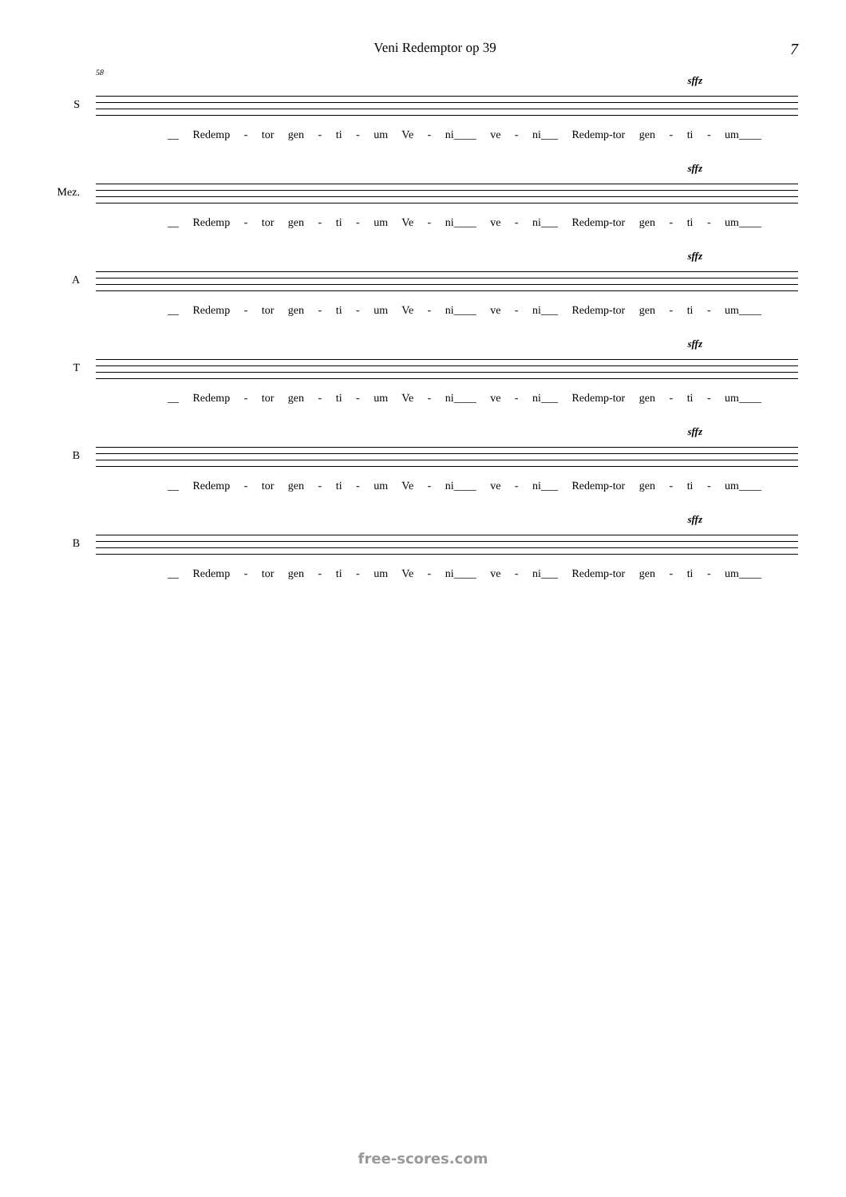Veni Redemptor op 39 7
S
58
sffz
__ Redemp - tor gen - ti - um Ve - ni____ ve - ni___ Redemp-tor gen - ti - um____
Mez.
sffz
__ Redemp - tor gen - ti - um Ve - ni____ ve - ni___ Redemp-tor gen - ti - um____
A
sffz
__ Redemp - tor gen - ti - um Ve - ni____ ve - ni___ Redemp-tor gen - ti - um____
T
sffz
__ Redemp - tor gen - ti - um Ve - ni____ ve - ni___ Redemp-tor gen - ti - um____
B
sffz
__ Redemp - tor gen - ti - um Ve - ni____ ve - ni___ Redemp-tor gen - ti - um____
B
sffz
__ Redemp - tor gen - ti - um Ve - ni____ ve - ni___ Redemp-tor gen - ti - um____
free-scores.com